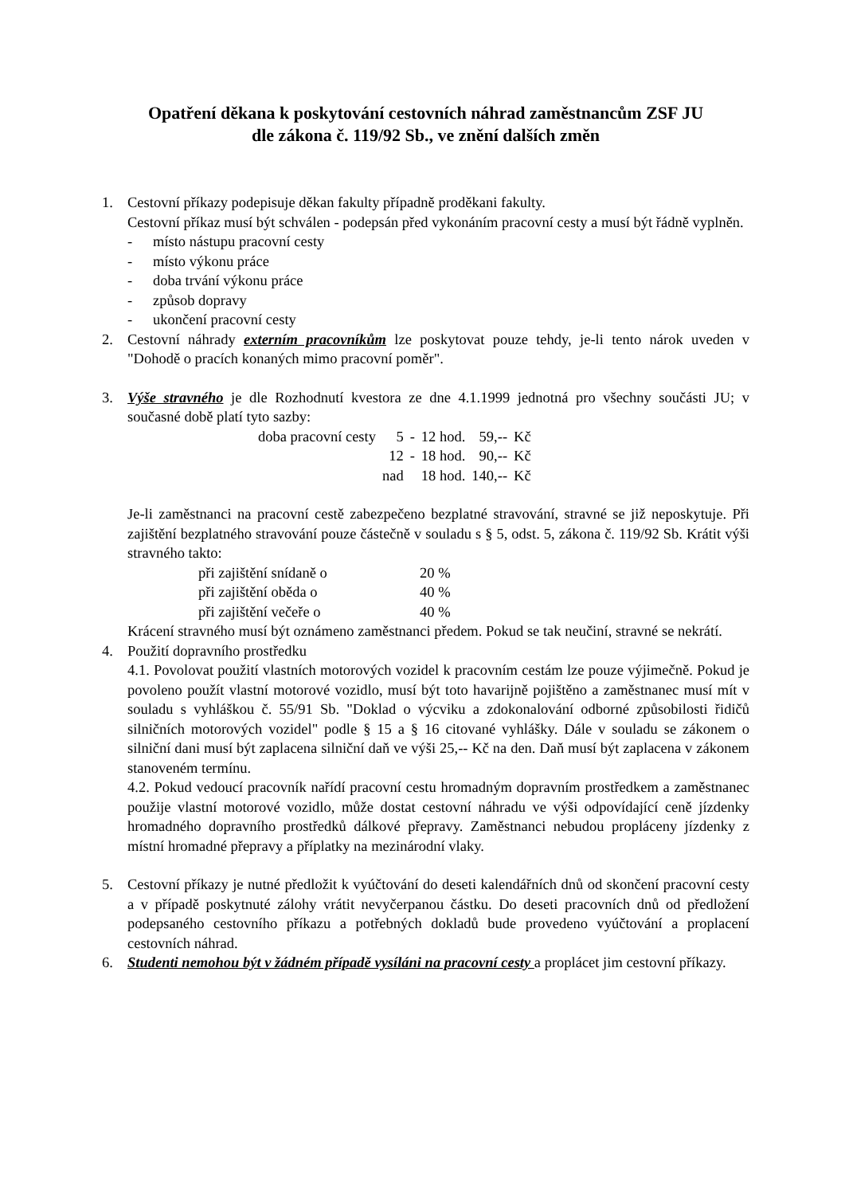Opatření děkana k poskytování cestovních náhrad zaměstnancům ZSF JU
dle zákona č. 119/92 Sb., ve znění dalších změn
1. Cestovní příkazy podepisuje děkan fakulty případně proděkani fakulty.
Cestovní příkaz musí být schválen - podepsán před vykonáním pracovní cesty a musí být řádně vyplněn.
- místo nástupu pracovní cesty
- místo výkonu práce
- doba trvání výkonu práce
- způsob dopravy
- ukončení pracovní cesty
2. Cestovní náhrady externím pracovníkům lze poskytovat pouze tehdy, je-li tento nárok uveden v "Dohodě o pracích konaných mimo pracovní poměr".
3. Výše stravného je dle Rozhodnutí kvestora ze dne 4.1.1999 jednotná pro všechny součásti JU; v současné době platí tyto sazby:
| doba pracovní cesty | 5 | - | 12 hod. | 59,-- | Kč |
| | 12 | - | 18 hod. | 90,-- | Kč |
| | nad | | 18 hod. | 140,-- | Kč |
Je-li zaměstnanci na pracovní cestě zabezpečeno bezplatné stravování, stravné se již neposkytuje. Při zajištění bezplatného stravování pouze částečně v souladu s § 5, odst. 5, zákona č. 119/92 Sb. Krátit výši stravného takto:
| při zajištění snídaně o | 20 % |
| při zajištění oběda o | 40 % |
| při zajištění večeře o | 40 % |
Krácení stravného musí být oznámeno zaměstnanci předem. Pokud se tak neučiní, stravné se nekrátí.
4. Použití dopravního prostředku
4.1. Povolovat použití vlastních motorových vozidel k pracovním cestám lze pouze výjimečně. Pokud je povoleno použít vlastní motorové vozidlo, musí být toto havarijně pojištěno a zaměstnanec musí mít v souladu s vyhláškou č. 55/91 Sb. "Doklad o výcviku a zdokonalování odborné způsobilosti řidičů silničních motorových vozidel" podle § 15 a § 16 citované vyhlášky. Dále v souladu se zákonem o silniční dani musí být zaplacena silniční daň ve výši 25,-- Kč na den. Daň musí být zaplacena v zákonem stanoveném termínu.
4.2. Pokud vedoucí pracovník nařídí pracovní cestu hromadným dopravním prostředkem a zaměstnanec použije vlastní motorové vozidlo, může dostat cestovní náhradu ve výši odpovídající ceně jízdenky hromadného dopravního prostředků dálkové přepravy. Zaměstnanci nebudou propláceny jízdenky z místní hromadné přepravy a příplatky na mezinárodní vlaky.
5. Cestovní příkazy je nutné předložit k vyúčtování do deseti kalendářních dnů od skončení pracovní cesty a v případě poskytnuté zálohy vrátit nevyčerpanou částku. Do deseti pracovních dnů od předložení podepsaného cestovního příkazu a potřebných dokladů bude provedeno vyúčtování a proplacení cestovních náhrad.
6. Studenti nemohou být v žádném případě vysíláni na pracovní cesty a proplácet jim cestovní příkazy.